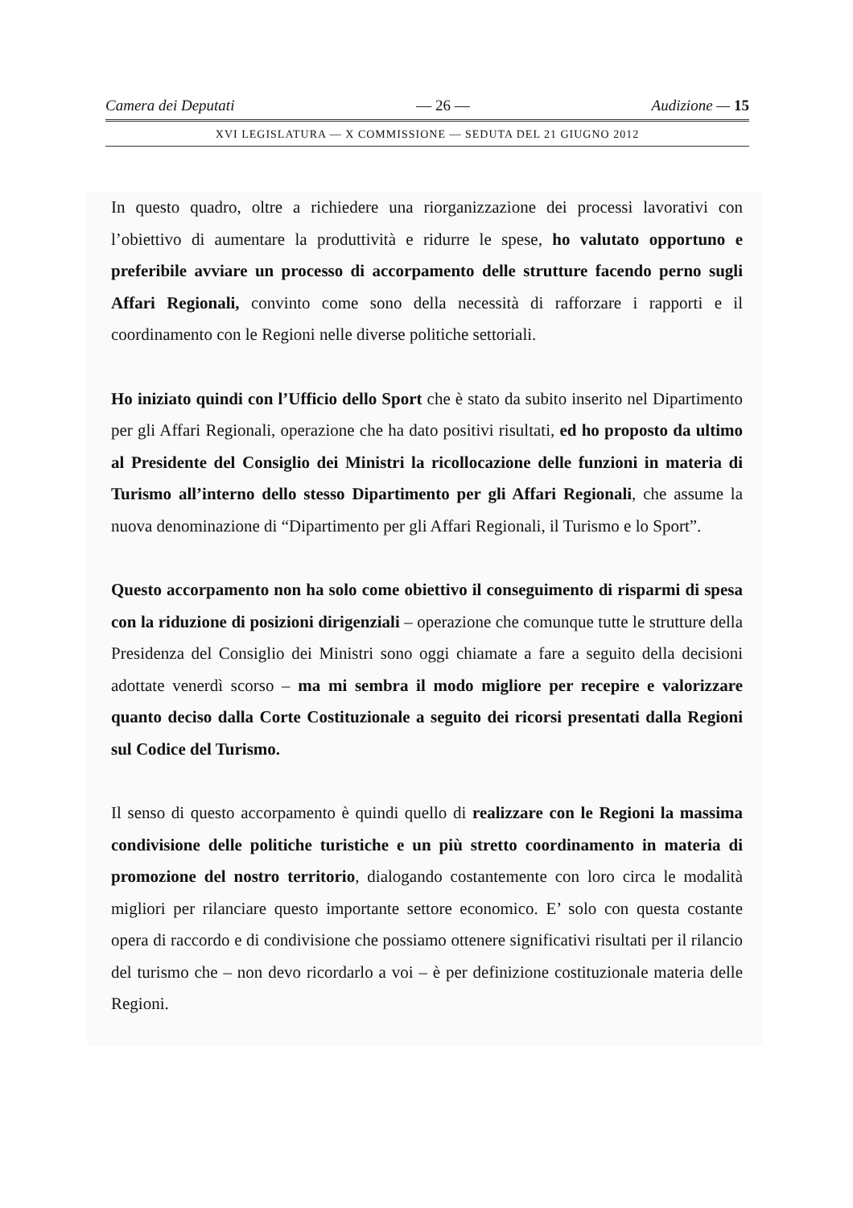Camera dei Deputati — 26 — Audizione — 15
XVI LEGISLATURA — X COMMISSIONE — SEDUTA DEL 21 GIUGNO 2012
In questo quadro, oltre a richiedere una riorganizzazione dei processi lavorativi con l’obiettivo di aumentare la produttività e ridurre le spese, ho valutato opportuno e preferibile avviare un processo di accorpamento delle strutture facendo perno sugli Affari Regionali, convinto come sono della necessità di rafforzare i rapporti e il coordinamento con le Regioni nelle diverse politiche settoriali.
Ho iniziato quindi con l’Ufficio dello Sport che è stato da subito inserito nel Dipartimento per gli Affari Regionali, operazione che ha dato positivi risultati, ed ho proposto da ultimo al Presidente del Consiglio dei Ministri la ricollocazione delle funzioni in materia di Turismo all’interno dello stesso Dipartimento per gli Affari Regionali, che assume la nuova denominazione di “Dipartimento per gli Affari Regionali, il Turismo e lo Sport”.
Questo accorpamento non ha solo come obiettivo il conseguimento di risparmi di spesa con la riduzione di posizioni dirigenziali – operazione che comunque tutte le strutture della Presidenza del Consiglio dei Ministri sono oggi chiamate a fare a seguito della decisioni adottate venerdì scorso – ma mi sembra il modo migliore per recepire e valorizzare quanto deciso dalla Corte Costituzionale a seguito dei ricorsi presentati dalla Regioni sul Codice del Turismo.
Il senso di questo accorpamento è quindi quello di realizzare con le Regioni la massima condivisione delle politiche turistiche e un più stretto coordinamento in materia di promozione del nostro territorio, dialogando costantemente con loro circa le modalità migliori per rilanciare questo importante settore economico. E’ solo con questa costante opera di raccordo e di condivisione che possiamo ottenere significativi risultati per il rilancio del turismo che – non devo ricordarlo a voi – è per definizione costituzionale materia delle Regioni.